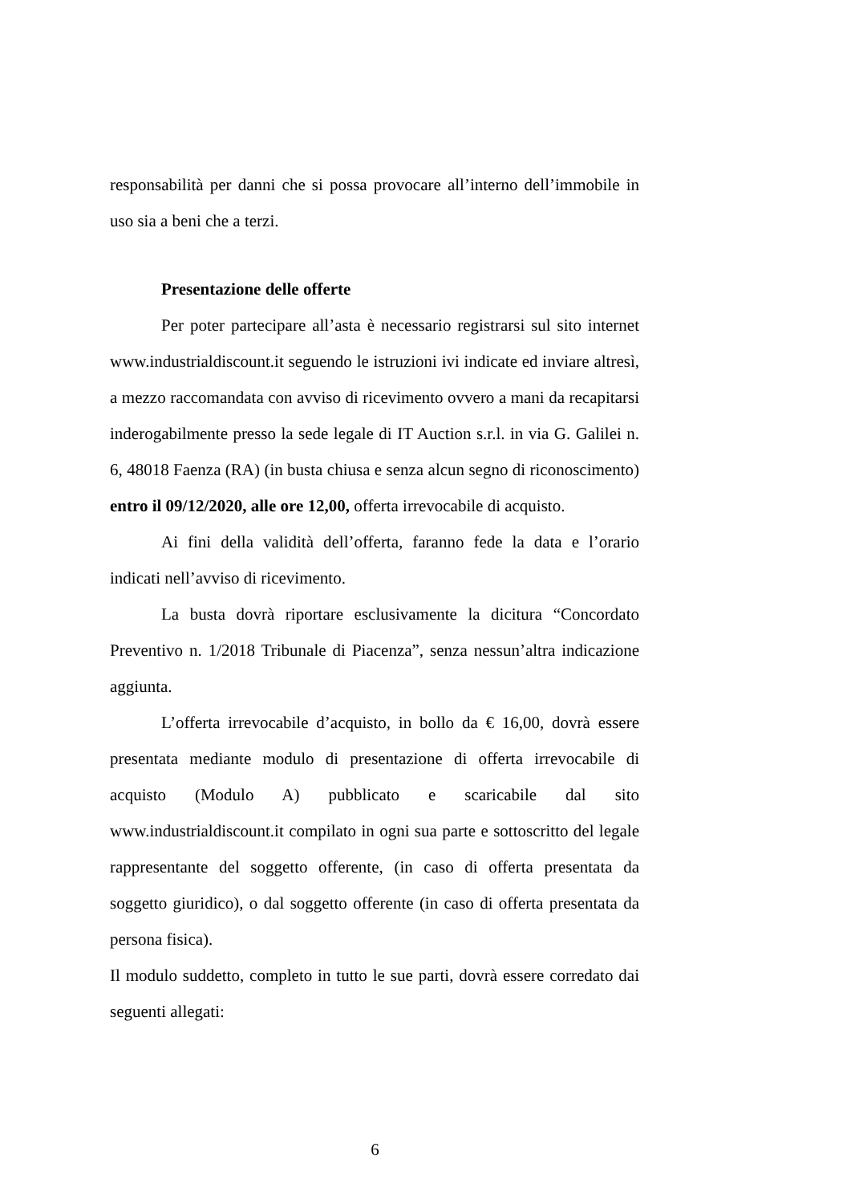responsabilità per danni che si possa provocare all’interno dell’immobile in uso sia a beni che a terzi.
Presentazione delle offerte
Per poter partecipare all’asta è necessario registrarsi sul sito internet www.industrialdiscount.it seguendo le istruzioni ivi indicate ed inviare altresì, a mezzo raccomandata con avviso di ricevimento ovvero a mani da recapitarsi inderogabilmente presso la sede legale di IT Auction s.r.l. in via G. Galilei n. 6, 48018 Faenza (RA) (in busta chiusa e senza alcun segno di riconoscimento) entro il 09/12/2020, alle ore 12,00, offerta irrevocabile di acquisto.
Ai fini della validità dell’offerta, faranno fede la data e l’orario indicati nell’avviso di ricevimento.
La busta dovrà riportare esclusivamente la dicitura “Concordato Preventivo n. 1/2018 Tribunale di Piacenza”, senza nessun’altra indicazione aggiunta.
L’offerta irrevocabile d’acquisto, in bollo da € 16,00, dovrà essere presentata mediante modulo di presentazione di offerta irrevocabile di acquisto (Modulo A) pubblicato e scaricabile dal sito www.industrialdiscount.it compilato in ogni sua parte e sottoscritto del legale rappresentante del soggetto offerente, (in caso di offerta presentata da soggetto giuridico), o dal soggetto offerente (in caso di offerta presentata da persona fisica).
Il modulo suddetto, completo in tutto le sue parti, dovrà essere corredato dai seguenti allegati:
6